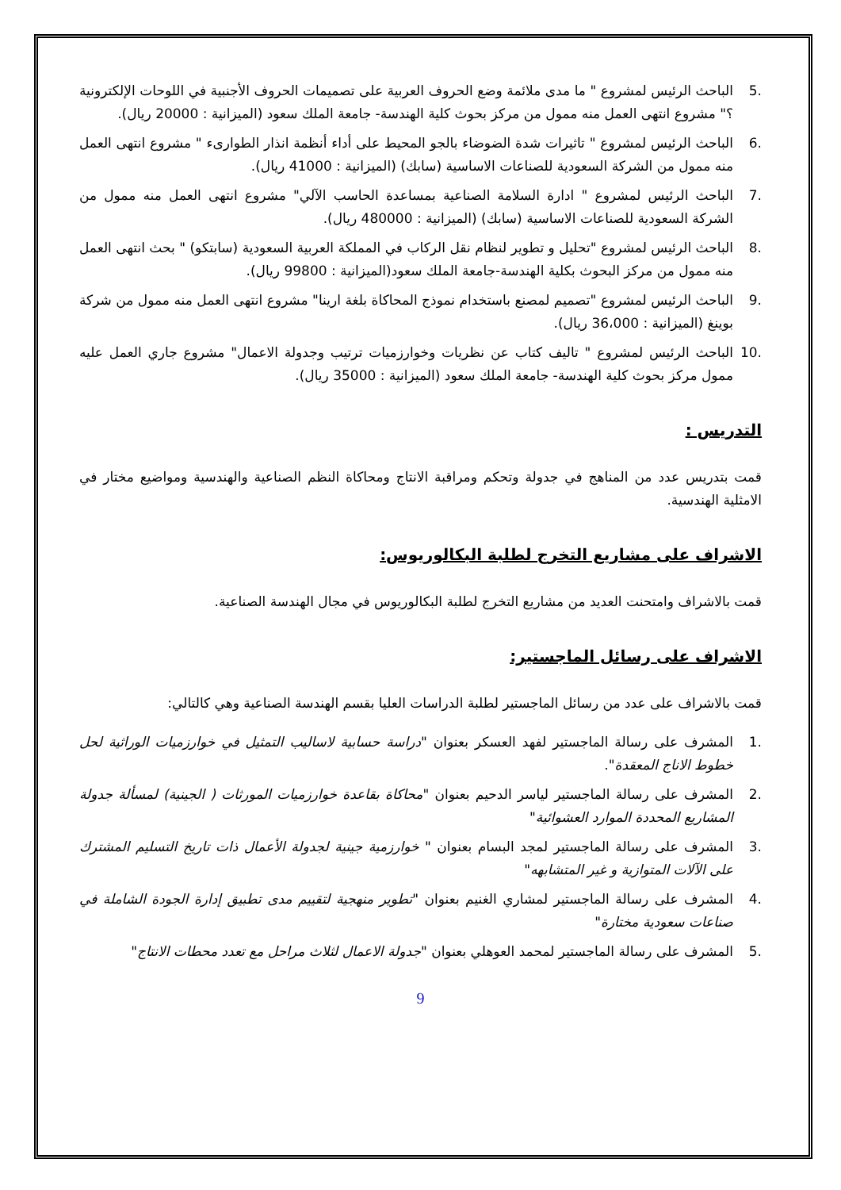.5 الباحث الرئيس لمشروع " ما مدى ملائمة وضع الحروف العربية على تصميمات الحروف الأجنبية في اللوحات الإلكترونية ؟" مشروع انتهى العمل منه ممول من مركز بحوث كلية الهندسة- جامعة الملك سعود (الميزانية : 20000 ريال).
.6 الباحث الرئيس لمشروع " تاثيرات شدة الضوضاء بالجو المحيط على أداء أنظمة انذار الطوارىء " مشروع انتهى العمل منه ممول من الشركة السعودية للصناعات الاساسية (سابك) (الميزانية : 41000 ريال).
.7 الباحث الرئيس لمشروع " ادارة السلامة الصناعية بمساعدة الحاسب الآلي" مشروع انتهى العمل منه ممول من الشركة السعودية للصناعات الاساسية (سابك) (الميزانية : 480000 ريال).
.8 الباحث الرئيس لمشروع "تحليل و تطوير لنظام نقل الركاب في المملكة العربية السعودية (سابتكو) " بحث انتهى العمل منه ممول من مركز البحوث بكلية الهندسة-جامعة الملك سعود(الميزانية : 99800 ريال).
.9 الباحث الرئيس لمشروع "تصميم لمصنع باستخدام نموذج المحاكاة بلغة ارينا" مشروع انتهى العمل منه ممول من شركة بوينغ (الميزانية : 36،000 ريال).
.10 الباحث الرئيس لمشروع " تاليف كتاب عن نظريات وخوارزميات ترتيب وجدولة الاعمال" مشروع جاري العمل عليه ممول مركز بحوث كلية الهندسة- جامعة الملك سعود (الميزانية : 35000 ريال).
التدريس :
قمت بتدريس عدد من المناهج في جدولة وتحكم ومراقبة الانتاج ومحاكاة النظم الصناعية والهندسية ومواضيع مختار في الامثلية الهندسية.
الاشراف على مشاريع التخرج لطلبة البكالوريوس:
قمت بالاشراف وامتحنت العديد من مشاريع التخرج لطلبة البكالوريوس في مجال الهندسة الصناعية.
الاشراف على رسائل الماجستير:
قمت بالاشراف على عدد من رسائل الماجستير لطلبة الدراسات العليا بقسم الهندسة الصناعية وهي كالتالي:
.1 المشرف على رسالة الماجستير لفهد العسكر بعنوان "دراسة حسابية لاساليب التمثيل في خوارزميات الوراثية لحل خطوط الاناج المعقدة".
.2 المشرف على رسالة الماجستير لياسر الدحيم بعنوان "محاكاة بقاعدة خوارزميات المورثات ( الجينية) لمسألة جدولة المشاريع المحددة الموارد العشوائية"
.3 المشرف على رسالة الماجستير لمجد البسام بعنوان " خوارزمية جينية لجدولة الأعمال ذات تاريخ التسليم المشترك على الآلات المتوازية و غير المتشابهه"
.4 المشرف على رسالة الماجستير لمشاري الغنيم بعنوان "تطوير منهجية لتقييم مدى تطبيق إدارة الجودة الشاملة في صناعات سعودية مختارة"
.5 المشرف على رسالة الماجستير لمحمد العوهلي بعنوان "جدولة الاعمال لثلاث مراحل مع تعدد محطات الانتاج"
9